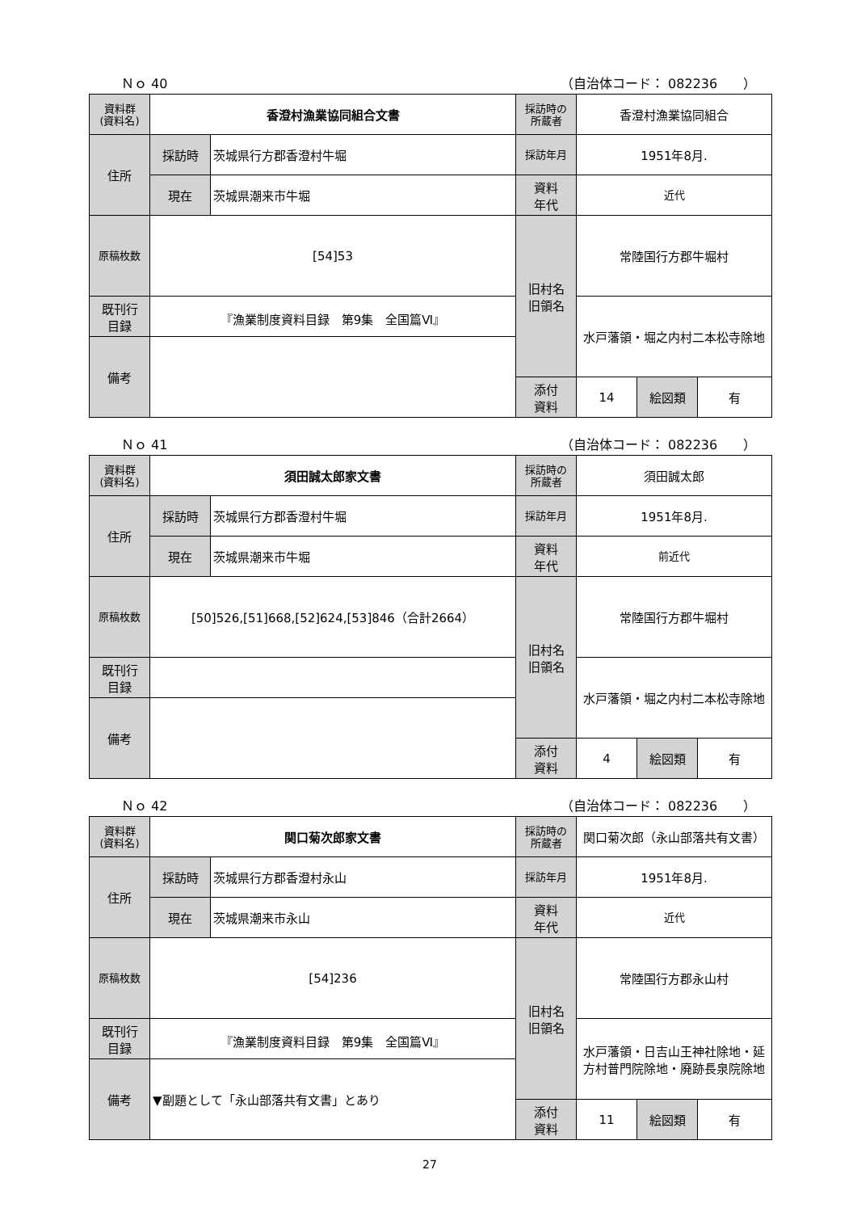Ｎｏ 40 （自治体コード： 082236　　）
| 資料群 (資料名) | 香澄村漁業協同組合文書 | | 採訪時の 所蔵者 | 香澄村漁業協同組合 | | |
| 住所 | 採訪時 | 茨城県行方郡香澄村牛堀 | 採訪年月 | 1951年8月. | | |
| | 現在 | 茨城県潮来市牛堀 | 資料 年代 | 近代 | | |
| 原稿枚数 | [54]53 | | 旧村名 旧領名 | 常陸国行方郡牛堀村 | | |
| 既刊行 目録 | 『漁業制度資料目録 第9集 全国篇Ⅵ』 | | | 水戸藩領・堀之内村二本松寺除地 | | |
| 備考 | | | | | | |
| | | | 添付 資料 | 14 | 絵図類 | 有 |
Ｎｏ 41 （自治体コード： 082236　　）
| 資料群 (資料名) | 須田誠太郎家文書 | | 採訪時の 所蔵者 | 須田誠太郎 | | |
| 住所 | 採訪時 | 茨城県行方郡香澄村牛堀 | 採訪年月 | 1951年8月. | | |
| | 現在 | 茨城県潮来市牛堀 | 資料 年代 | 前近代 | | |
| 原稿枚数 | [50]526,[51]668,[52]624,[53]846（合計2664） | | 旧村名 旧領名 | 常陸国行方郡牛堀村 | | |
| 既刊行 目録 | | | | 水戸藩領・堀之内村二本松寺除地 | | |
| 備考 | | | | | | |
| | | | 添付 資料 | 4 | 絵図類 | 有 |
Ｎｏ 42 （自治体コード： 082236　　）
| 資料群 (資料名) | 関口菊次郎家文書 | | 採訪時の 所蔵者 | 関口菊次郎（永山部落共有文書） | | |
| 住所 | 採訪時 | 茨城県行方郡香澄村永山 | 採訪年月 | 1951年8月. | | |
| | 現在 | 茨城県潮来市永山 | 資料 年代 | 近代 | | |
| 原稿枚数 | [54]236 | | 旧村名 旧領名 | 常陸国行方郡永山村 | | |
| 既刊行 目録 | 『漁業制度資料目録 第9集 全国篇Ⅵ』 | | | 水戸藩領・日吉山王神社除地・延方村普門院除地・廃跡長泉院除地 | | |
| 備考 | ▼副題として「永山部落共有文書」とあり | | | | | |
| | | | 添付 資料 | 11 | 絵図類 | 有 |
27